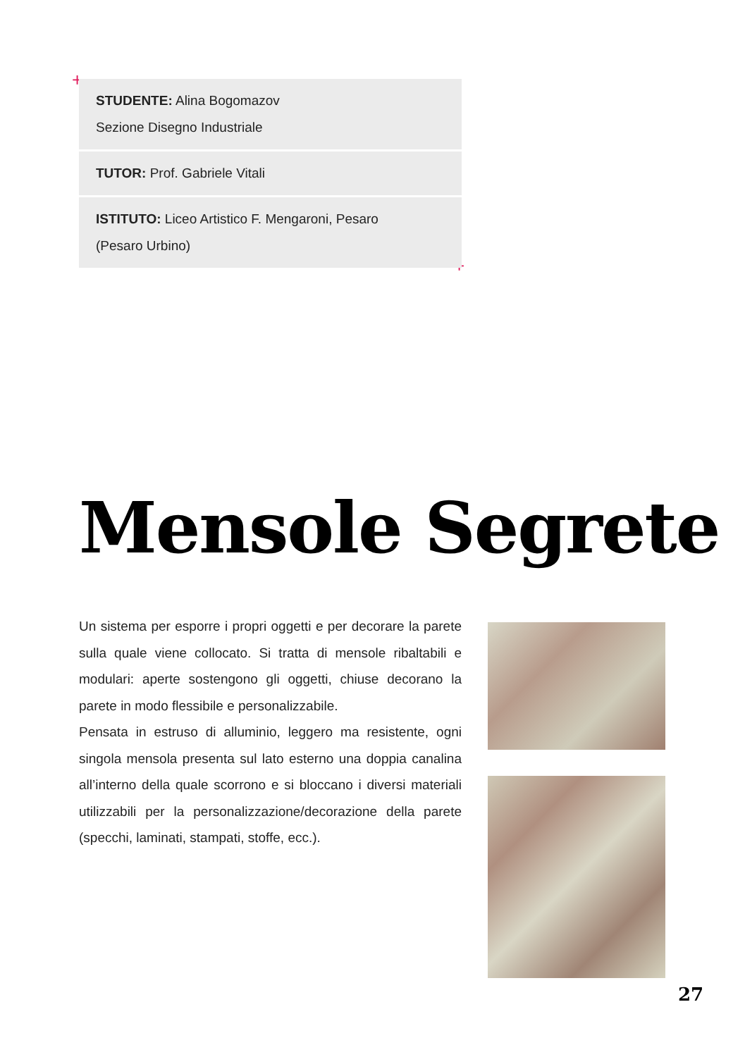+
+
STUDENTE: Alina Bogomazov
Sezione Disegno Industriale
TUTOR: Prof. Gabriele Vitali
ISTITUTO: Liceo Artistico F. Mengaroni, Pesaro
(Pesaro Urbino)
Mensole Segrete
Un sistema per esporre i propri oggetti e per decorare la parete sulla quale viene collocato. Si tratta di mensole ribaltabili e modulari: aperte sostengono gli oggetti, chiuse decorano la parete in modo flessibile e personalizzabile.
Pensata in estruso di alluminio, leggero ma resistente, ogni singola mensola presenta sul lato esterno una doppia canalina all’interno della quale scorrono e si bloccano i diversi materiali utilizzabili per la personalizzazione/decorazione della parete (specchi, laminati, stampati, stoffe, ecc.).
27